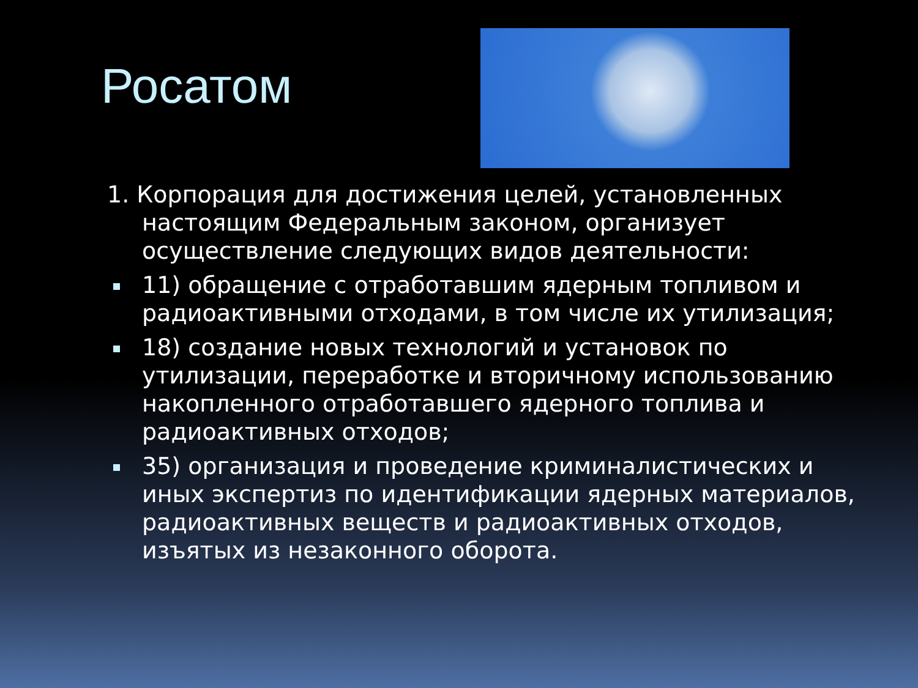Росатом
1. Корпорация для достижения целей, установленных настоящим Федеральным законом, организует осуществление следующих видов деятельности:
11) обращение с отработавшим ядерным топливом и радиоактивными отходами, в том числе их утилизация;
18) создание новых технологий и установок по утилизации, переработке и вторичному использованию накопленного отработавшего ядерного топлива и радиоактивных отходов;
35) организация и проведение криминалистических и иных экспертиз по идентификации ядерных материалов, радиоактивных веществ и радиоактивных отходов, изъятых из незаконного оборота.